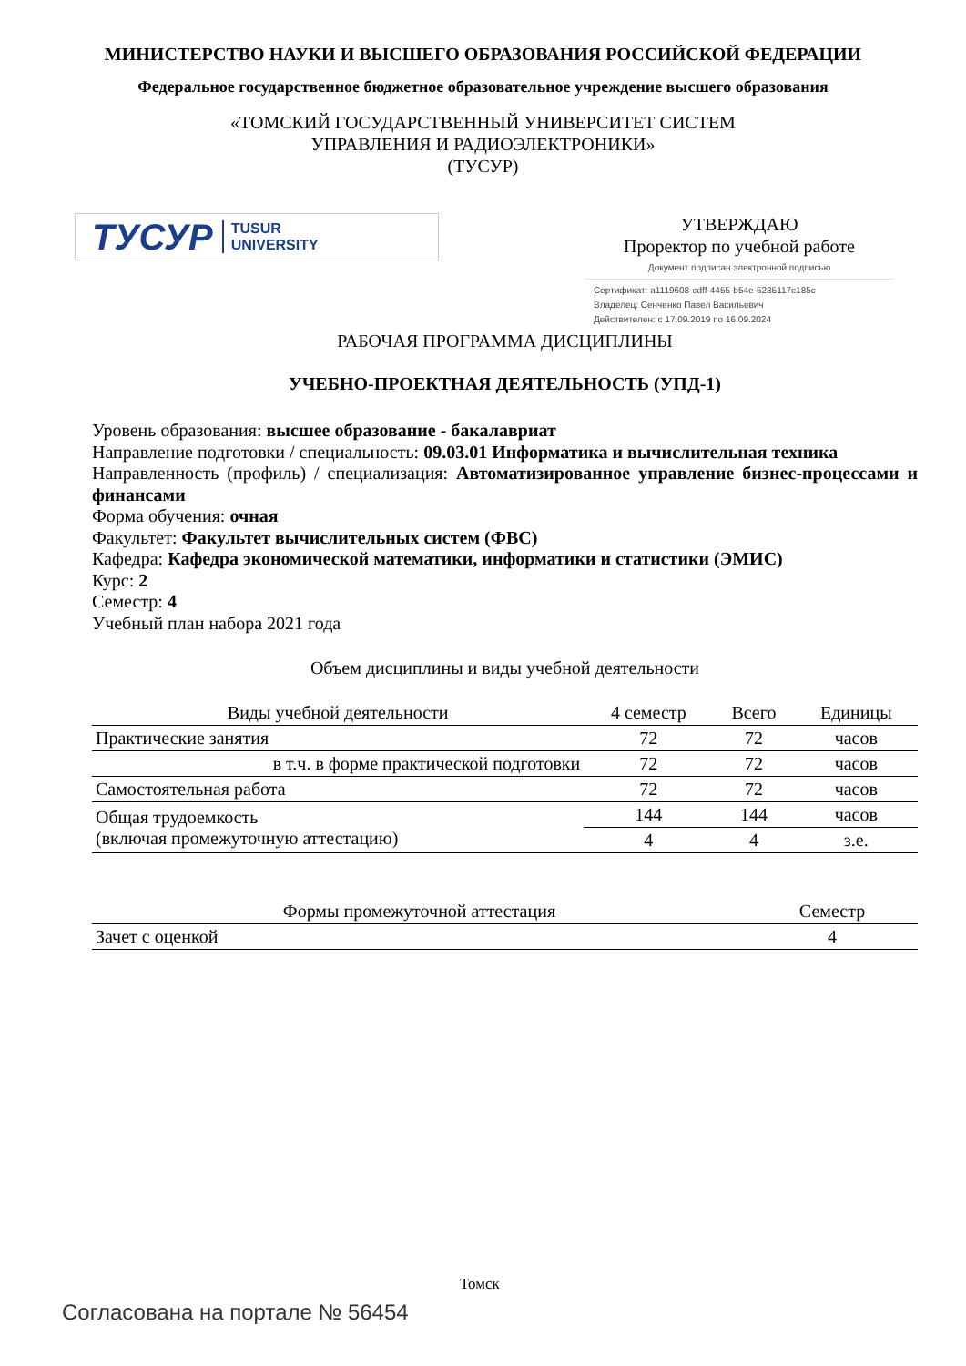МИНИСТЕРСТВО НАУКИ И ВЫСШЕГО ОБРАЗОВАНИЯ РОССИЙСКОЙ ФЕДЕРАЦИИ
Федеральное государственное бюджетное образовательное учреждение высшего образования
«ТОМСКИЙ ГОСУДАРСТВЕННЫЙ УНИВЕРСИТЕТ СИСТЕМ
УПРАВЛЕНИЯ И РАДИОЭЛЕКТРОНИКИ»
(ТУСУР)
ТУСУР TUSUR
UNIVERSITY
УТВЕРЖДАЮ
Проректор по учебной работе
Документ подписан электронной подписью
Сертификат: a1119608-cdff-4455-b54e-5235117c185c
Владелец: Сенченко Павел Васильевич
Действителен: с 17.09.2019 по 16.09.2024
РАБОЧАЯ ПРОГРАММА ДИСЦИПЛИНЫ
УЧЕБНО-ПРОЕКТНАЯ ДЕЯТЕЛЬНОСТЬ (УПД-1)
Уровень образования: высшее образование - бакалавриат
Направление подготовки / специальность: 09.03.01 Информатика и вычислительная техника
Направленность (профиль) / специализация: Автоматизированное управление бизнес-процессами и финансами
Форма обучения: очная
Факультет: Факультет вычислительных систем (ФВС)
Кафедра: Кафедра экономической математики, информатики и статистики (ЭМИС)
Курс: 2
Семестр: 4
Учебный план набора 2021 года
Объем дисциплины и виды учебной деятельности
| Виды учебной деятельности | 4 семестр | Всего | Единицы |
| --- | --- | --- | --- |
| Практические занятия | 72 | 72 | часов |
| в т.ч. в форме практической подготовки | 72 | 72 | часов |
| Самостоятельная работа | 72 | 72 | часов |
| Общая трудоемкость (включая промежуточную аттестацию) | 144 | 144 | часов |
| | 4 | 4 | з.е. |
| Формы промежуточной аттестация | Семестр |
| --- | --- |
| Зачет с оценкой | 4 |
Томск
Согласована на портале № 56454